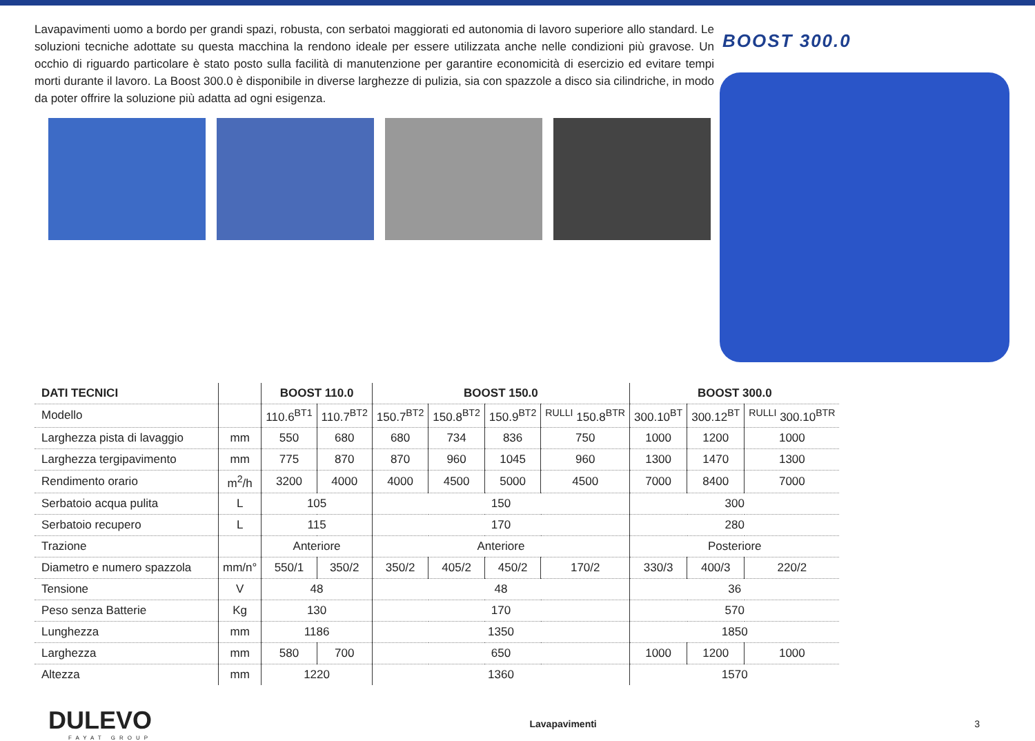Lavapavimenti uomo a bordo per grandi spazi, robusta, con serbatoi maggiorati ed autonomia di lavoro superiore allo standard. Le soluzioni tecniche adottate su questa macchina la rendono ideale per essere utilizzata anche nelle condizioni più gravose. Un occhio di riguardo particolare è stato posto sulla facilità di manutenzione per garantire economicità di esercizio ed evitare tempi morti durante il lavoro. La Boost 300.0 è disponibile in diverse larghezze di pulizia, sia con spazzole a disco sia cilindriche, in modo da poter offrire la soluzione più adatta ad ogni esigenza.
BOOST 300.0
| DATI TECNICI | | BOOST 110.0 | | BOOST 150.0 | | | | BOOST 300.0 | | |
| --- | --- | --- | --- | --- | --- | --- | --- | --- | --- | --- |
| Modello | | 110.6<sup>BT1</sup> | 110.7<sup>BT2</sup> | 150.7<sup>BT2</sup> | 150.8<sup>BT2</sup> | 150.9<sup>BT2</sup> | <sup>RULLI</sup> 150.8<sup>BTR</sup> | 300.10<sup>BT</sup> | 300.12<sup>BT</sup> | <sup>RULLI</sup> 300.10<sup>BTR</sup> |
| Larghezza pista di lavaggio | mm | 550 | 680 | 680 | 734 | 836 | 750 | 1000 | 1200 | 1000 |
| Larghezza tergipavimento | mm | 775 | 870 | 870 | 960 | 1045 | 960 | 1300 | 1470 | 1300 |
| Rendimento orario | m<sup>2</sup>/h | 3200 | 4000 | 4000 | 4500 | 5000 | 4500 | 7000 | 8400 | 7000 |
| Serbatoio acqua pulita | L | 105 | | 150 | | | | 300 | | |
| Serbatoio recupero | L | 115 | | 170 | | | | 280 | | |
| Trazione | | Anteriore | | Anteriore | | | | Posteriore | | |
| Diametro e numero spazzola | mm/n° | 550/1 | 350/2 | 350/2 | 405/2 | 450/2 | 170/2 | 330/3 | 400/3 | 220/2 |
| Tensione | V | 48 | | 48 | | | | 36 | | |
| Peso senza Batterie | Kg | 130 | | 170 | | | | 570 | | |
| Lunghezza | mm | 1186 | | 1350 | | | | 1850 | | |
| Larghezza | mm | 580 | 700 | 650 | | | | 1000 | 1200 | 1000 |
| Altezza | mm | 1220 | | 1360 | | | | 1570 | | |
DULEVO
FAYAT GROUP
Lavapavimenti 3